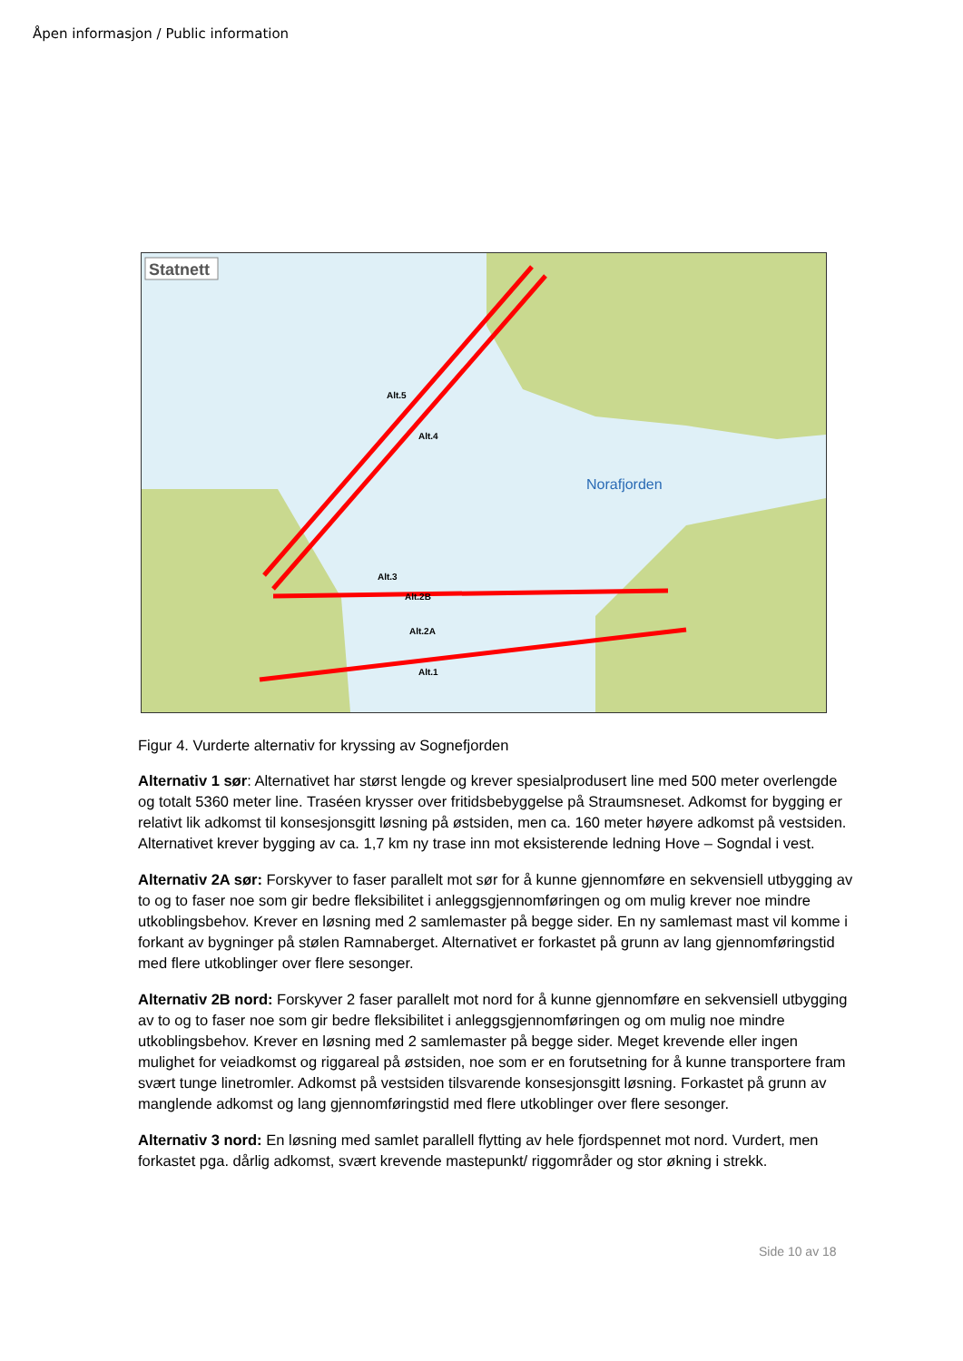Åpen informasjon / Public information
Statnett
Alt.5
Alt.4
Alt.3
Alt.2B
Alt.2A
Alt.1
Norafjorden
Figur 4. Vurderte alternativ for kryssing av Sognefjorden
Alternativ 1 sør: Alternativet har størst lengde og krever spesialprodusert line med 500 meter overlengde og totalt 5360 meter line. Traséen krysser over fritidsbebyggelse på Straumsneset. Adkomst for bygging er relativt lik adkomst til konsesjonsgitt løsning på østsiden, men ca. 160 meter høyere adkomst på vestsiden. Alternativet krever bygging av ca. 1,7 km ny trase inn mot eksisterende ledning Hove – Sogndal i vest.
Alternativ 2A sør: Forskyver to faser parallelt mot sør for å kunne gjennomføre en sekvensiell utbygging av to og to faser noe som gir bedre fleksibilitet i anleggsgjennomføringen og om mulig krever noe mindre utkoblingsbehov. Krever en løsning med 2 samlemaster på begge sider. En ny samlemast mast vil komme i forkant av bygninger på stølen Ramnaberget. Alternativet er forkastet på grunn av lang gjennomføringstid med flere utkoblinger over flere sesonger.
Alternativ 2B nord: Forskyver 2 faser parallelt mot nord for å kunne gjennomføre en sekvensiell utbygging av to og to faser noe som gir bedre fleksibilitet i anleggsgjennomføringen og om mulig noe mindre utkoblingsbehov. Krever en løsning med 2 samlemaster på begge sider. Meget krevende eller ingen mulighet for veiadkomst og riggareal på østsiden, noe som er en forutsetning for å kunne transportere fram svært tunge linetromler. Adkomst på vestsiden tilsvarende konsesjonsgitt løsning. Forkastet på grunn av manglende adkomst og lang gjennomføringstid med flere utkoblinger over flere sesonger.
Alternativ 3 nord: En løsning med samlet parallell flytting av hele fjordspennet mot nord. Vurdert, men forkastet pga. dårlig adkomst, svært krevende mastepunkt/ riggområder og stor økning i strekk.
Side 10 av 18